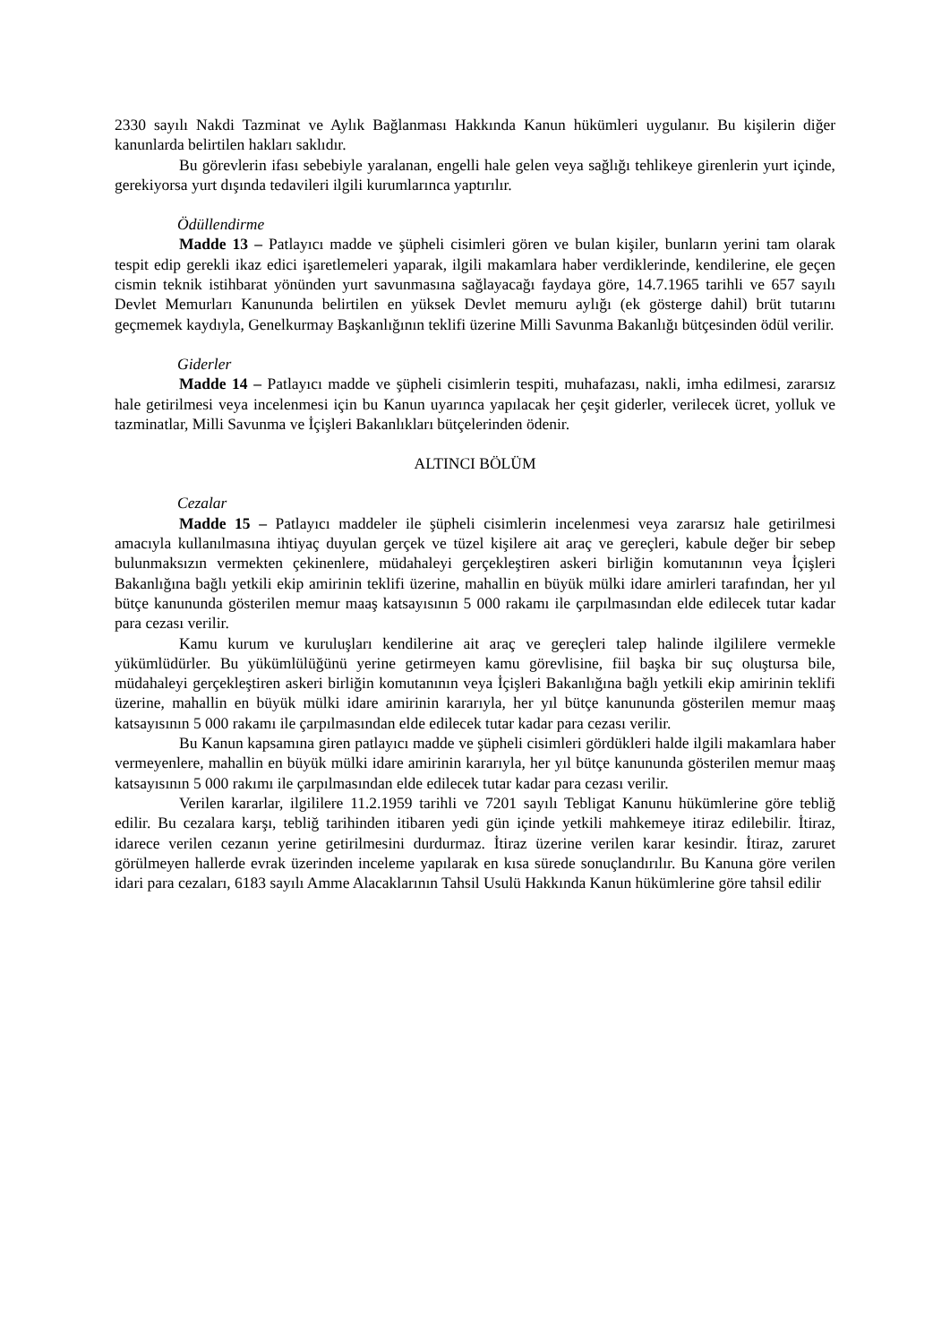2330 sayılı Nakdi Tazminat ve Aylık Bağlanması Hakkında Kanun hükümleri uygulanır. Bu kişilerin diğer kanunlarda belirtilen hakları saklıdır.
Bu görevlerin ifası sebebiyle yaralanan, engelli hale gelen veya sağlığı tehlikeye girenlerin yurt içinde, gerekiyorsa yurt dışında tedavileri ilgili kurumlarınca yaptırılır.
Ödüllendirme
Madde 13 – Patlayıcı madde ve şüpheli cisimleri gören ve bulan kişiler, bunların yerini tam olarak tespit edip gerekli ikaz edici işaretlemeleri yaparak, ilgili makamlara haber verdiklerinde, kendilerine, ele geçen cismin teknik istihbarat yönünden yurt savunmasına sağlayacağı faydaya göre, 14.7.1965 tarihli ve 657 sayılı Devlet Memurları Kanununda belirtilen en yüksek Devlet memuru aylığı (ek gösterge dahil) brüt tutarını geçmemek kaydıyla, Genelkurmay Başkanlığının teklifi üzerine Milli Savunma Bakanlığı bütçesinden ödül verilir.
Giderler
Madde 14 – Patlayıcı madde ve şüpheli cisimlerin tespiti, muhafazası, nakli, imha edilmesi, zararsız hale getirilmesi veya incelenmesi için bu Kanun uyarınca yapılacak her çeşit giderler, verilecek ücret, yolluk ve tazminatlar, Milli Savunma ve İçişleri Bakanlıkları bütçelerinden ödenir.
ALTINCI BÖLÜM
Cezalar
Madde 15 – Patlayıcı maddeler ile şüpheli cisimlerin incelenmesi veya zararsız hale getirilmesi amacıyla kullanılmasına ihtiyaç duyulan gerçek ve tüzel kişilere ait araç ve gereçleri, kabule değer bir sebep bulunmaksızın vermekten çekinenlere, müdahaleyi gerçekleştiren askeri birliğin komutanının veya İçişleri Bakanlığına bağlı yetkili ekip amirinin teklifi üzerine, mahallin en büyük mülki idare amirleri tarafından, her yıl bütçe kanununda gösterilen memur maaş katsayısının 5 000 rakamı ile çarpılmasından elde edilecek tutar kadar para cezası verilir.
Kamu kurum ve kuruluşları kendilerine ait araç ve gereçleri talep halinde ilgililere vermekle yükümlüdürler. Bu yükümlülüğünü yerine getirmeyen kamu görevlisine, fiil başka bir suç oluştursa bile, müdahaleyi gerçekleştiren askeri birliğin komutanının veya İçişleri Bakanlığına bağlı yetkili ekip amirinin teklifi üzerine, mahallin en büyük mülki idare amirinin kararıyla, her yıl bütçe kanununda gösterilen memur maaş katsayısının 5 000 rakamı ile çarpılmasından elde edilecek tutar kadar para cezası verilir.
Bu Kanun kapsamına giren patlayıcı madde ve şüpheli cisimleri gördükleri halde ilgili makamlara haber vermeyenlere, mahallin en büyük mülki idare amirinin kararıyla, her yıl bütçe kanununda gösterilen memur maaş katsayısının 5 000 rakımı ile çarpılmasından elde edilecek tutar kadar para cezası verilir.
Verilen kararlar, ilgililere 11.2.1959 tarihli ve 7201 sayılı Tebligat Kanunu hükümlerine göre tebliğ edilir. Bu cezalara karşı, tebliğ tarihinden itibaren yedi gün içinde yetkili mahkemeye itiraz edilebilir. İtiraz, idarece verilen cezanın yerine getirilmesini durdurmaz. İtiraz üzerine verilen karar kesindir. İtiraz, zaruret görülmeyen hallerde evrak üzerinden inceleme yapılarak en kısa sürede sonuçlandırılır. Bu Kanuna göre verilen idari para cezaları, 6183 sayılı Amme Alacaklarının Tahsil Usulü Hakkında Kanun hükümlerine göre tahsil edilir